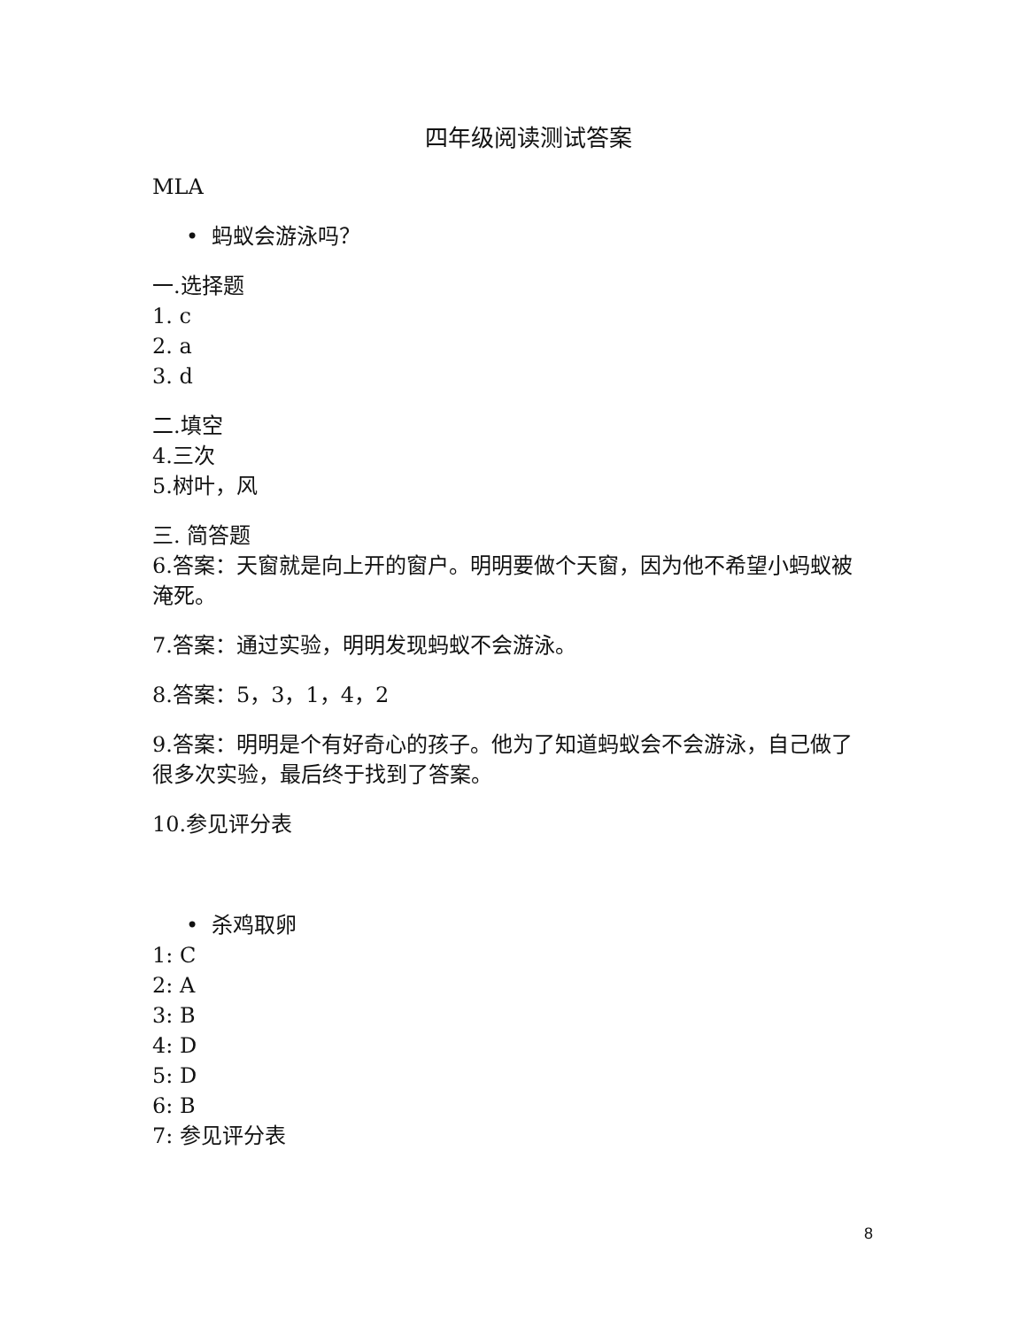四年级阅读测试答案
MLA
• 蚂蚁会游泳吗？
一.选择题
1. c
2. a
3. d
二.填空
4.三次
5.树叶，风
三. 简答题
6.答案：天窗就是向上开的窗户。明明要做个天窗，因为他不希望小蚂蚁被淹死。
7.答案：通过实验，明明发现蚂蚁不会游泳。
8.答案：5，3，1，4，2
9.答案：明明是个有好奇心的孩子。他为了知道蚂蚁会不会游泳，自己做了很多次实验，最后终于找到了答案。
10.参见评分表
• 杀鸡取卵
1: C
2: A
3: B
4: D
5: D
6: B
7: 参见评分表
8